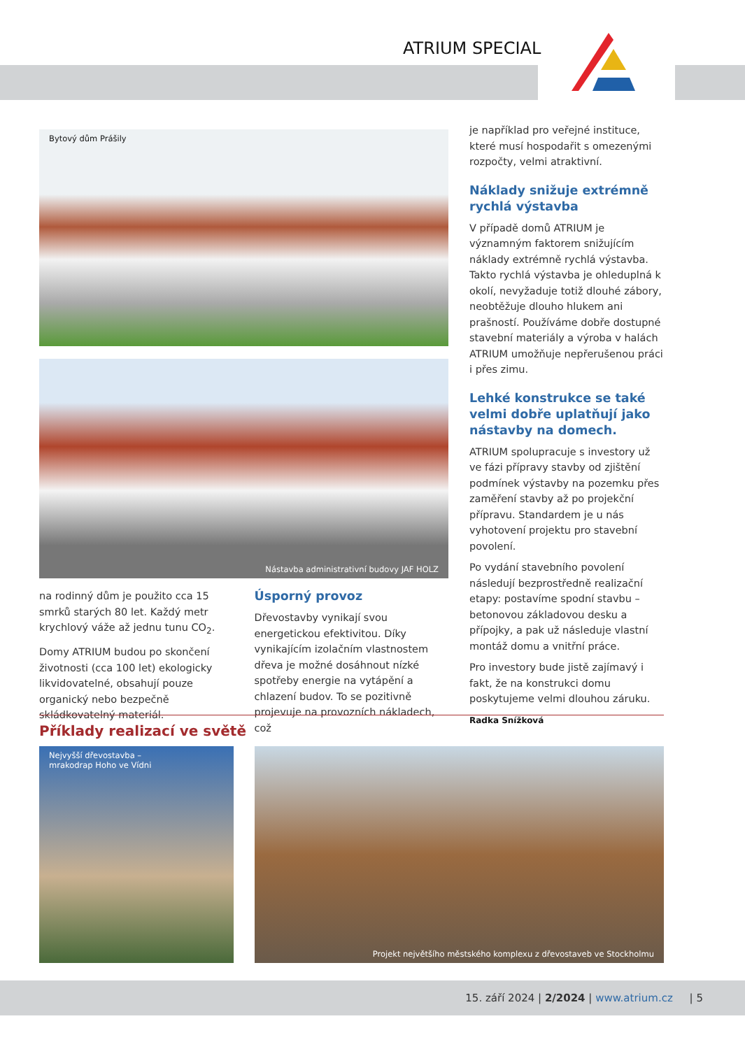ATRIUM SPECIAL
Bytový dům Prášily
Nástavba administrativní budovy JAF HOLZ
na rodinný dům je použito cca 15 smrků starých 80 let. Každý metr krychlový váže až jednu tunu CO<sub>2</sub>.
Domy ATRIUM budou po skončení životnosti (cca 100 let) ekologicky likvidovatelné, obsahují pouze organický nebo bezpečně skládkovatelný materiál.
Úsporný provoz
Dřevostavby vynikají svou energetickou efektivitou. Díky vynikajícím izolačním vlastnostem dřeva je možné dosáhnout nízké spotřeby energie na vytápění a chlazení budov. To se pozitivně projevuje na provozních nákladech, což
je například pro veřejné instituce, které musí hospodařit s omezenými rozpočty, velmi atraktivní.
Náklady snižuje extrémně rychlá výstavba
V případě domů ATRIUM je významným faktorem snižujícím náklady extrémně rychlá výstavba. Takto rychlá výstavba je ohleduplná k okolí, nevyžaduje totiž dlouhé zábory, neobtěžuje dlouho hlukem ani prašností. Používáme dobře dostupné stavební materiály a výroba v halách ATRIUM umožňuje nepřerušenou práci i přes zimu.
Lehké konstrukce se také velmi dobře uplatňují jako nástavby na domech.
ATRIUM spolupracuje s investory už ve fázi přípravy stavby od zjištění podmínek výstavby na pozemku přes zaměření stavby až po projekční přípravu. Standardem je u nás vyhotovení projektu pro stavební povolení.
Po vydání stavebního povolení následují bezprostředně realizační etapy: postavíme spodní stavbu – betonovou základovou desku a přípojky, a pak už následuje vlastní montáž domu a vnitřní práce.
Pro investory bude jistě zajímavý i fakt, že na konstrukci domu poskytujeme velmi dlouhou záruku.
Radka Snížková
Příklady realizací ve světě
Nejvyšší dřevostavba –
mrakodrap Hoho ve Vídni
Projekt největšího městského komplexu z dřevostaveb ve Stockholmu
15. září 2024 | 2/2024 | www.atrium.cz | 5